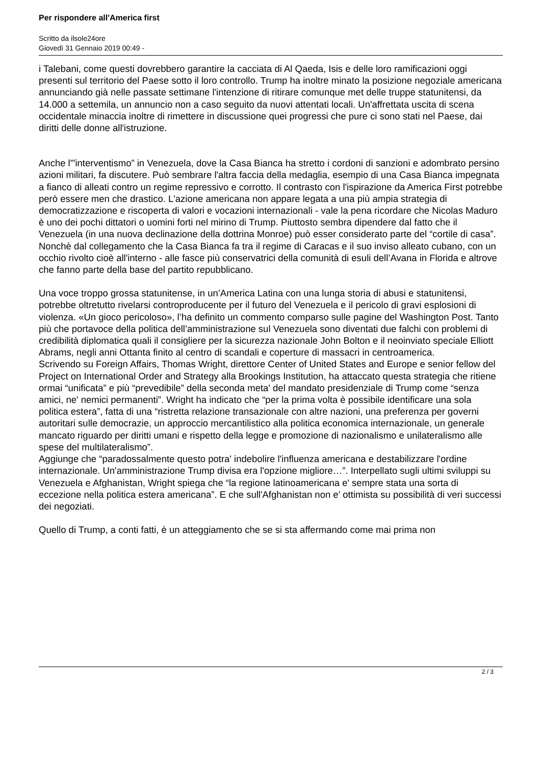Per rispondere all'America first
Scritto da ilsole24ore
Giovedì 31 Gennaio 2019 00:49 -
i Talebani, come questi dovrebbero garantire la cacciata di Al Qaeda, Isis e delle loro ramificazioni oggi presenti sul territorio del Paese sotto il loro controllo. Trump ha inoltre minato la posizione negoziale americana annunciando già nelle passate settimane l'intenzione di ritirare comunque met delle truppe statunitensi, da 14.000 a settemila, un annuncio non a caso seguito da nuovi attentati locali. Un'affrettata uscita di scena occidentale minaccia inoltre di rimettere in discussione quei progressi che pure ci sono stati nel Paese, dai diritti delle donne all'istruzione.
Anche l'”interventismo” in Venezuela, dove la Casa Bianca ha stretto i cordoni di sanzioni e adombrato persino azioni militari, fa discutere. Può sembrare l'altra faccia della medaglia, esempio di una Casa Bianca impegnata a fianco di alleati contro un regime repressivo e corrotto. Il contrasto con l'ispirazione da America First potrebbe però essere men che drastico. L'azione americana non appare legata a una più ampia strategia di democratizzazione e riscoperta di valori e vocazioni internazionali - vale la pena ricordare che Nicolas Maduro è uno dei pochi dittatori o uomini forti nel mirino di Trump. Piuttosto sembra dipendere dal fatto che il Venezuela (in una nuova declinazione della dottrina Monroe) può esser considerato parte del “cortile di casa”. Nonchè dal collegamento che la Casa Bianca fa tra il regime di Caracas e il suo inviso alleato cubano, con un occhio rivolto cioè all'interno - alle fasce più conservatrici della comunità di esuli dell’Avana in Florida e altrove che fanno parte della base del partito repubblicano.
Una voce troppo grossa statunitense, in un’America Latina con una lunga storia di abusi e statunitensi, potrebbe oltretutto rivelarsi controproducente per il futuro del Venezuela e il pericolo di gravi esplosioni di violenza. «Un gioco pericoloso», l’ha definito un commento comparso sulle pagine del Washington Post. Tanto più che portavoce della politica dell’amministrazione sul Venezuela sono diventati due falchi con problemi di credibilità diplomatica quali il consigliere per la sicurezza nazionale John Bolton e il neoinviato speciale Elliott Abrams, negli anni Ottanta finito al centro di scandali e coperture di massacri in centroamerica.
Scrivendo su Foreign Affairs, Thomas Wright, direttore Center of United States and Europe e senior fellow del Project on International Order and Strategy alla Brookings Institution, ha attaccato questa strategia che ritiene ormai “unificata” e più “prevedibile” della seconda meta' del mandato presidenziale di Trump come “senza amici, ne' nemici permanenti”. Wright ha indicato che “per la prima volta è possibile identificare una sola politica estera”, fatta di una “ristretta relazione transazionale con altre nazioni, una preferenza per governi autoritari sulle democrazie, un approccio mercantilistico alla politica economica internazionale, un generale mancato riguardo per diritti umani e rispetto della legge e promozione di nazionalismo e unilateralismo alle spese del multilateralismo”.
Aggiunge che “paradossalmente questo potra' indebolire l'influenza americana e destabilizzare l'ordine internazionale. Un'amministrazione Trump divisa era l'opzione migliore…”. Interpellato sugli ultimi sviluppi su Venezuela e Afghanistan, Wright spiega che “la regione latinoamericana e' sempre stata una sorta di eccezione nella politica estera americana”. E che sull'Afghanistan non e' ottimista su possibilità di veri successi dei negoziati.
Quello di Trump, a conti fatti, è un atteggiamento che se si sta affermando come mai prima non
2 / 3